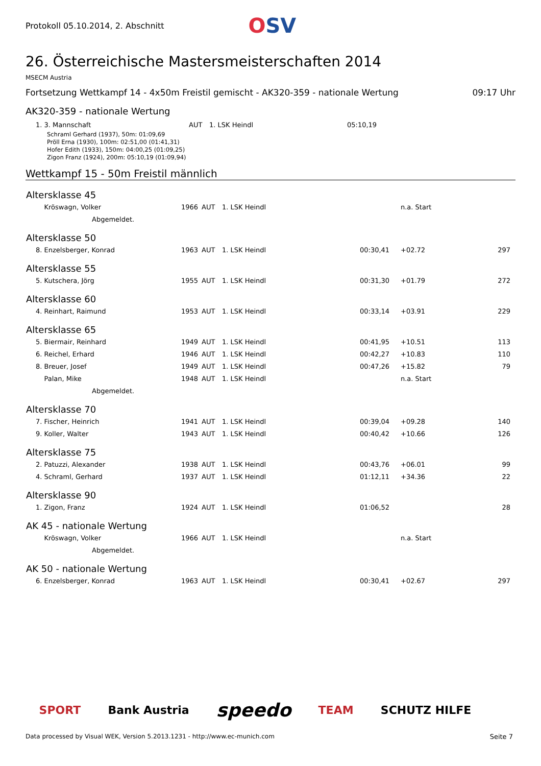Protokoll 05.10.2014, 2. Abschnitt
OSV
26. Österreichische Mastersmeisterschaften 2014
MSECM Austria
Fortsetzung Wettkampf 14 - 4x50m Freistil gemischt - AK320-359 - nationale Wertung 09:17 Uhr
AK320-359 - nationale Wertung
| | 1. 3. Mannschaft | AUT | 1. LSK Heindl | 05:10,19 |
Schraml Gerhard (1937), 50m: 01:09,69
Pröll Erna (1930), 100m: 02:51,00 (01:41,31)
Hofer Edith (1933), 150m: 04:00,25 (01:09,25)
Zigon Franz (1924), 200m: 05:10,19 (01:09,94)
Wettkampf 15 - 50m Freistil männlich
| Altersklasse 45 | | | | | | | |
| --- | --- | --- | --- | --- | --- | --- | --- |
| | Kröswagn, Volker | 1966 | AUT | 1. LSK Heindl | | n.a. Start | |
| | Abgemeldet. | | | | | | |
| Altersklasse 50 | | | | | | | |
| | 8. Enzelsberger, Konrad | 1963 | AUT | 1. LSK Heindl | 00:30,41 | +02.72 | 297 |
| Altersklasse 55 | | | | | | | |
| | 5. Kutschera, Jörg | 1955 | AUT | 1. LSK Heindl | 00:31,30 | +01.79 | 272 |
| Altersklasse 60 | | | | | | | |
| | 4. Reinhart, Raimund | 1953 | AUT | 1. LSK Heindl | 00:33,14 | +03.91 | 229 |
| Altersklasse 65 | | | | | | | |
| | 5. Biermair, Reinhard | 1949 | AUT | 1. LSK Heindl | 00:41,95 | +10.51 | 113 |
| | 6. Reichel, Erhard | 1946 | AUT | 1. LSK Heindl | 00:42,27 | +10.83 | 110 |
| | 8. Breuer, Josef | 1949 | AUT | 1. LSK Heindl | 00:47,26 | +15.82 | 79 |
| | Palan, Mike | 1948 | AUT | 1. LSK Heindl | | n.a. Start | |
| | Abgemeldet. | | | | | | |
| Altersklasse 70 | | | | | | | |
| | 7. Fischer, Heinrich | 1941 | AUT | 1. LSK Heindl | 00:39,04 | +09.28 | 140 |
| | 9. Koller, Walter | 1943 | AUT | 1. LSK Heindl | 00:40,42 | +10.66 | 126 |
| Altersklasse 75 | | | | | | | |
| | 2. Patuzzi, Alexander | 1938 | AUT | 1. LSK Heindl | 00:43,76 | +06.01 | 99 |
| | 4. Schraml, Gerhard | 1937 | AUT | 1. LSK Heindl | 01:12,11 | +34.36 | 22 |
| Altersklasse 90 | | | | | | | |
| | 1. Zigon, Franz | 1924 | AUT | 1. LSK Heindl | 01:06,52 | | 28 |
| AK 45 - nationale Wertung | | | | | | | |
| | Kröswagn, Volker | 1966 | AUT | 1. LSK Heindl | | n.a. Start | |
| | Abgemeldet. | | | | | | |
| AK 50 - nationale Wertung | | | | | | | |
| | 6. Enzelsberger, Konrad | 1963 | AUT | 1. LSK Heindl | 00:30,41 | +02.67 | 297 |
SPORT Bank Austria speedo TEAM SCHUTZ HILFE
Data processed by Visual WEK, Version 5.2013.1231 - http://www.ec-munich.com Seite 7